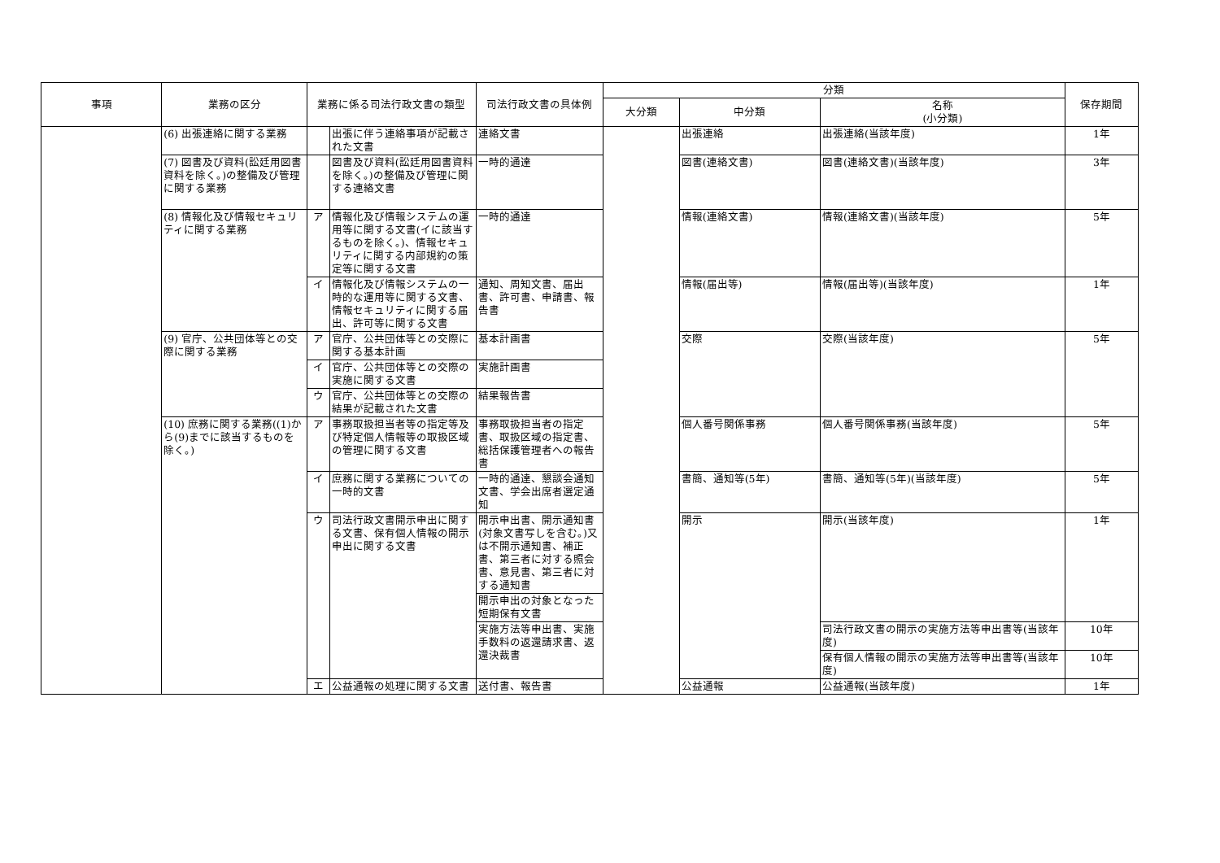| 事項 | 業務の区分 | 業務に係る司法行政文書の類型 | | 司法行政文書の具体例 | 分類 | | | 保存期間 |
| --- | --- | --- | --- | --- | --- | --- | --- | --- |
| | | | | | 大分類 | 中分類 | 名称 (小分類) | |
| | (6) 出張連絡に関する業務 | | 出張に伴う連絡事項が記載された文書 | 連絡文書 | | 出張連絡 | 出張連絡(当該年度) | 1年 |
| | (7) 図書及び資料(訟廷用図書資料を除く。)の整備及び管理に関する業務 | | 図書及び資料(訟廷用図書資料を除く。)の整備及び管理に関する連絡文書 | 一時的通達 | | 図書(連絡文書) | 図書(連絡文書)(当該年度) | 3年 |
| | (8) 情報化及び情報セキュリティに関する業務 | ア | 情報化及び情報システムの運用等に関する文書(イに該当するものを除く。)、情報セキュリティに関する内部規約の策定等に関する文書 | 一時的通達 | | 情報(連絡文書) | 情報(連絡文書)(当該年度) | 5年 |
| | | イ | 情報化及び情報システムの一時的な運用等に関する文書、情報セキュリティに関する届出、許可等に関する文書 | 通知、周知文書、届出書、許可書、申請書、報告書 | | 情報(届出等) | 情報(届出等)(当該年度) | 1年 |
| | (9) 官庁、公共団体等との交際に関する業務 | ア | 官庁、公共団体等との交際に関する基本計画 | 基本計画書 | | 交際 | 交際(当該年度) | 5年 |
| | | イ | 官庁、公共団体等との交際の実施に関する文書 | 実施計画書 | | | | |
| | | ウ | 官庁、公共団体等との交際の結果が記載された文書 | 結果報告書 | | | | |
| | (10) 庶務に関する業務((1)から(9)までに該当するものを除く。) | ア | 事務取扱担当者等の指定等及び特定個人情報等の取扱区域の管理に関する文書 | 事務取扱担当者の指定書、取扱区域の指定書、総括保護管理者への報告書 | | 個人番号関係事務 | 個人番号関係事務(当該年度) | 5年 |
| | | イ | 庶務に関する業務についての一時的文書 | 一時的通達、懇談会通知文書、学会出席者選定通知 | | 書簡、通知等(5年) | 書簡、通知等(5年)(当該年度) | 5年 |
| | | ウ | 司法行政文書開示申出に関する文書、保有個人情報の開示申出に関する文書 | 開示申出書、開示通知書(対象文書写しを含む。)又は不開示通知書、補正書、第三者に対する照会書、意見書、第三者に対する通知書 | | 開示 | 開示(当該年度) | 1年 |
| | | | | 開示申出の対象となった短期保有文書 | | | | |
| | | | | 実施方法等申出書、実施手数料の返還請求書、返還決裁書 | | | 司法行政文書の開示の実施方法等申出書等(当該年度) | 10年 |
| | | | | | | | 保有個人情報の開示の実施方法等申出書等(当該年度) | 10年 |
| | | エ | 公益通報の処理に関する文書 | 送付書、報告書 | | 公益通報 | 公益通報(当該年度) | 1年 |